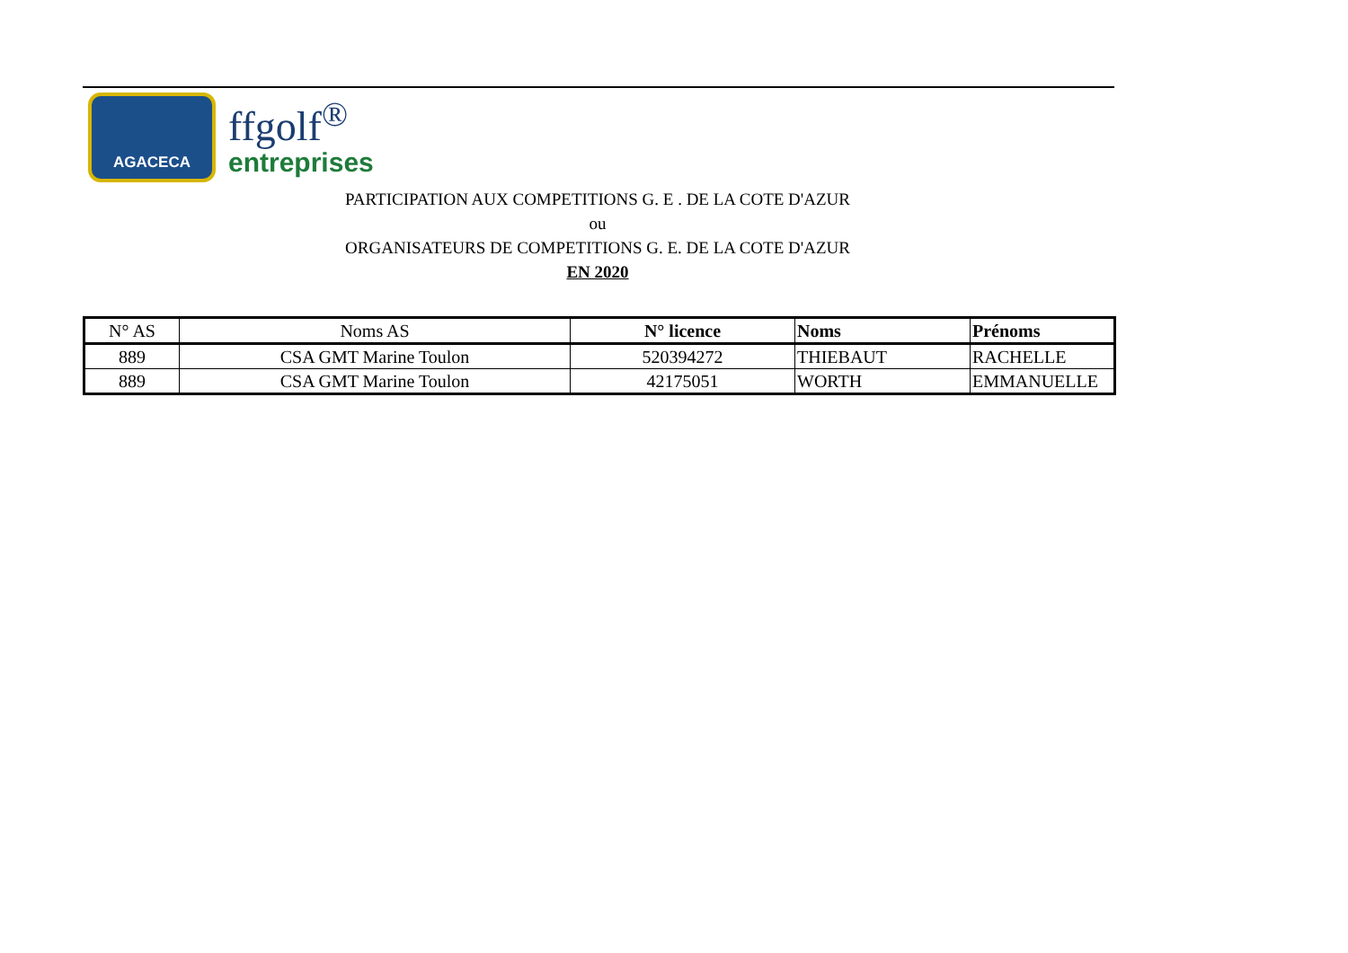AGACECA
ffgolf<sup>®</sup>
entreprises
PARTICIPATION AUX COMPETITIONS G. E . DE LA COTE D'AZUR
ou
ORGANISATEURS DE COMPETITIONS G. E. DE LA COTE D'AZUR
EN 2020
| N° AS | Noms AS | N° licence | Noms | Prénoms |
| --- | --- | --- | --- | --- |
| 889 | CSA GMT Marine Toulon | 520394272 | THIEBAUT | RACHELLE |
| 889 | CSA GMT Marine Toulon | 42175051 | WORTH | EMMANUELLE |